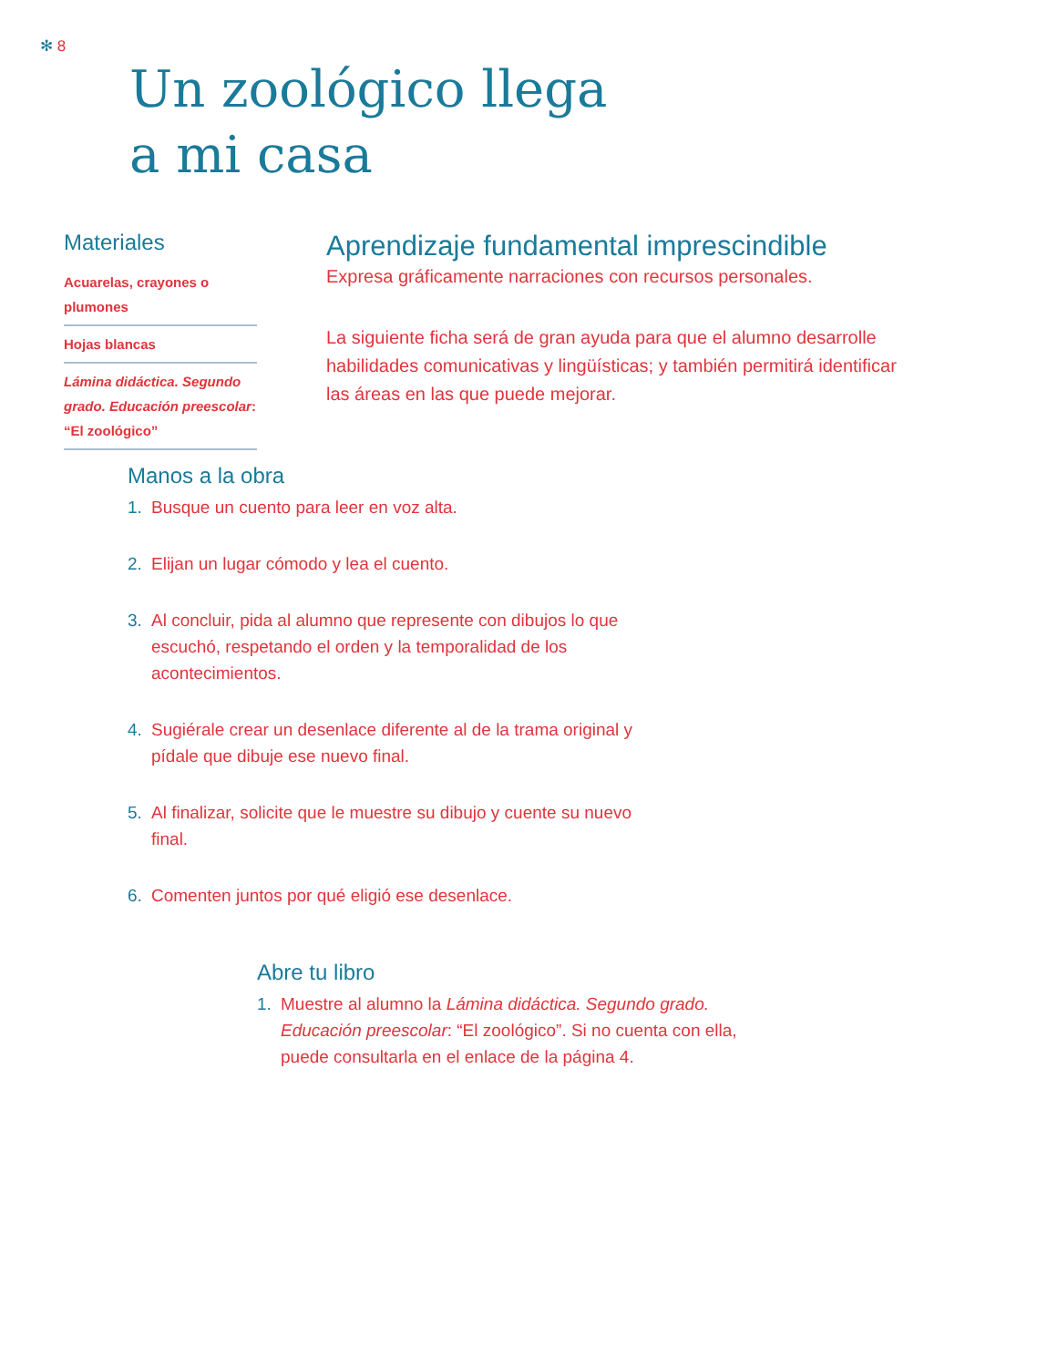✻ 8
Un zoológico llega
a mi casa
Materiales
Acuarelas, crayones o plumones
Hojas blancas
Lámina didáctica. Segundo grado. Educación preescolar: “El zoológico”
Aprendizaje fundamental imprescindible
Expresa gráficamente narraciones con recursos personales.
La siguiente ficha será de gran ayuda para que el alumno desarrolle habilidades comunicativas y lingüísticas; y también permitirá identificar las áreas en las que puede mejorar.
Manos a la obra
1. Busque un cuento para leer en voz alta.
2. Elijan un lugar cómodo y lea el cuento.
3. Al concluir, pida al alumno que represente con dibujos lo que escuchó, respetando el orden y la temporalidad de los acontecimientos.
4. Sugiérale crear un desenlace diferente al de la trama original y pídale que dibuje ese nuevo final.
5. Al finalizar, solicite que le muestre su dibujo y cuente su nuevo final.
6. Comenten juntos por qué eligió ese desenlace.
Abre tu libro
1. Muestre al alumno la Lámina didáctica. Segundo grado. Educación preescolar: “El zoológico”. Si no cuenta con ella, puede consultarla en el enlace de la página 4.